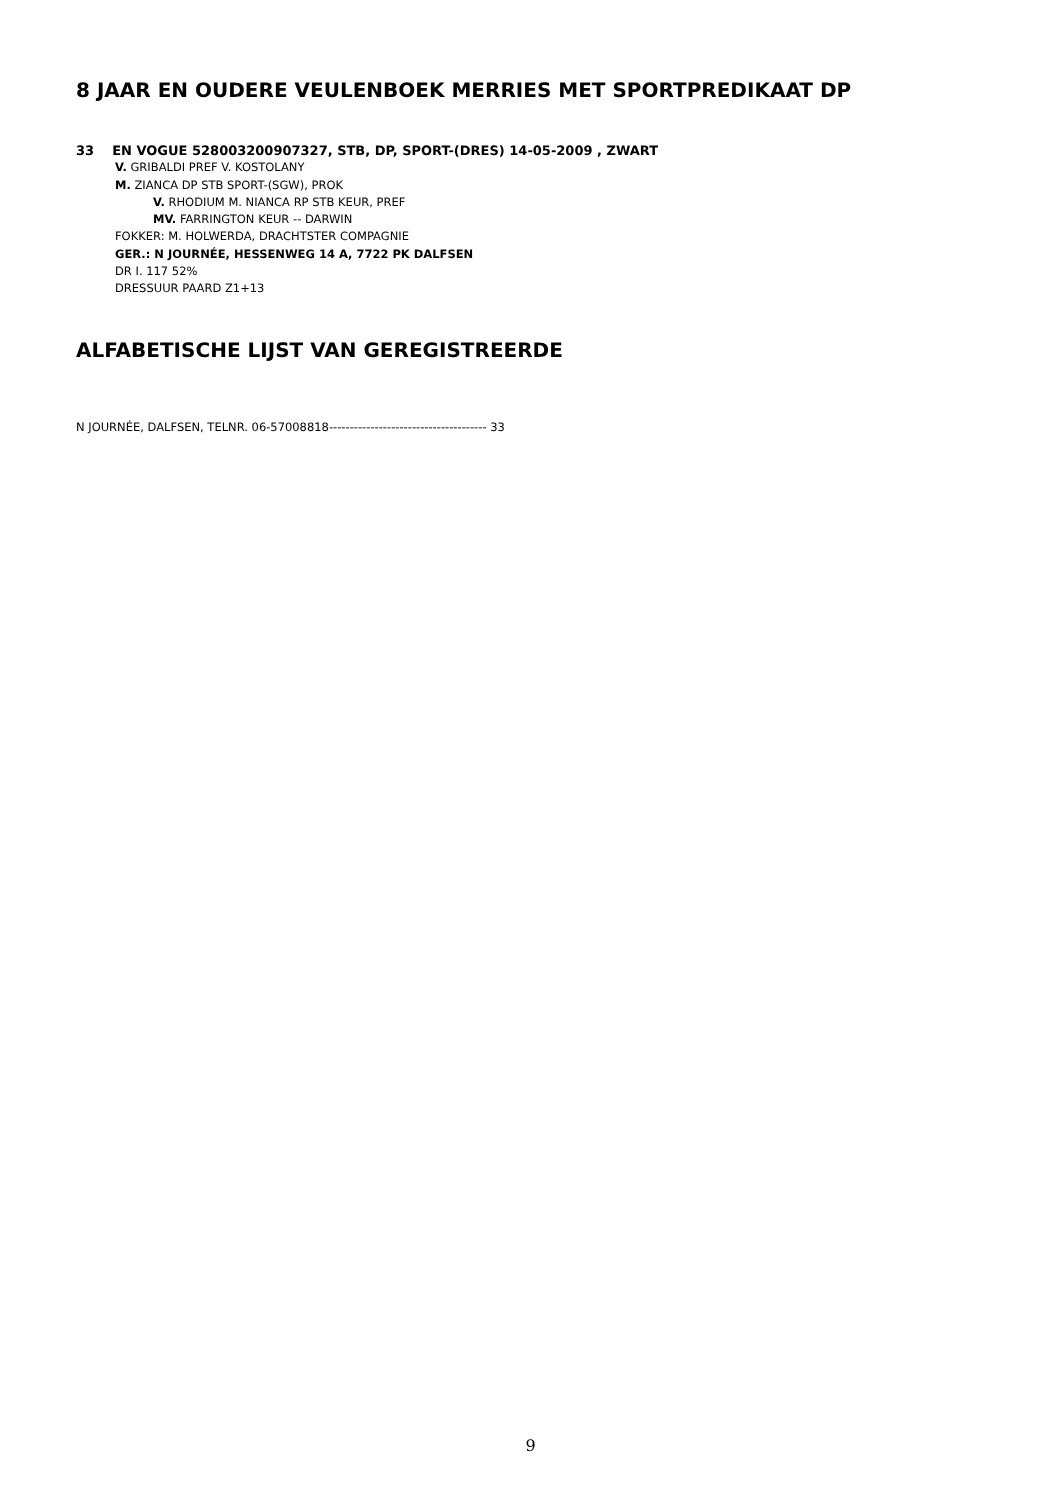8 JAAR EN OUDERE VEULENBOEK MERRIES MET SPORTPREDIKAAT DP
33 EN VOGUE 528003200907327, STB, DP, SPORT-(DRES) 14-05-2009 , ZWART
V. GRIBALDI PREF V. KOSTOLANY
M. ZIANCA DP STB SPORT-(SGW), PROK
V. RHODIUM M. NIANCA RP STB KEUR, PREF
MV. FARRINGTON KEUR -- DARWIN
FOKKER: M. HOLWERDA, DRACHTSTER COMPAGNIE
GER.: N JOURNÉE, HESSENWEG 14 A, 7722 PK DALFSEN
DR I. 117 52%
DRESSUUR PAARD Z1+13
ALFABETISCHE LIJST VAN GEREGISTREERDE
N JOURNÉE, DALFSEN, TELNR. 06-57008818-------------------------------------- 33
9